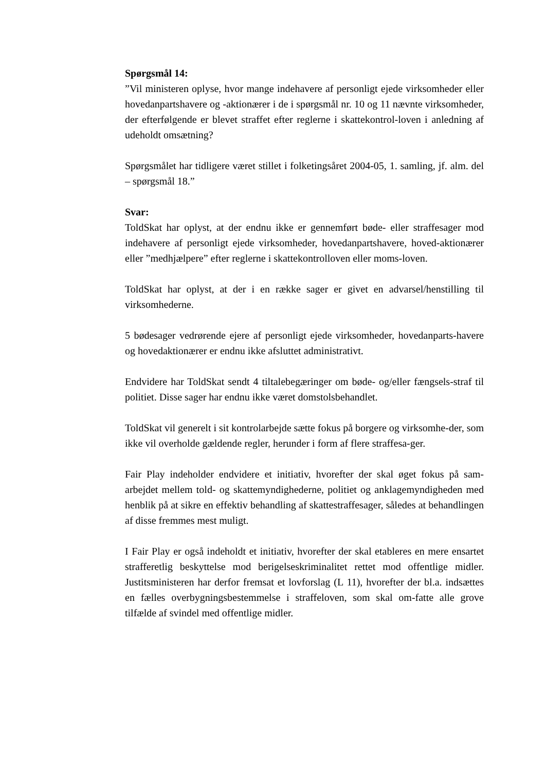Spørgsmål 14:
”Vil ministeren oplyse, hvor mange indehavere af personligt ejede virksomheder eller hovedanpartshavere og -aktionærer i de i spørgsmål nr. 10 og 11 nævnte virksomheder, der efterfølgende er blevet straffet efter reglerne i skattekontrol-loven i anledning af udeholdt omsætning?
Spørgsmålet har tidligere været stillet i folketingsåret 2004-05, 1. samling, jf. alm. del – spørgsmål 18.”
Svar:
ToldSkat har oplyst, at der endnu ikke er gennemført bøde- eller straffesager mod indehavere af personligt ejede virksomheder, hovedanpartshavere, hoved-aktionærer eller ”medhjælpere” efter reglerne i skattekontrolloven eller moms-loven.
ToldSkat har oplyst, at der i en række sager er givet en advarsel/henstilling til virksomhederne.
5 bødesager vedrørende ejere af personligt ejede virksomheder, hovedanparts-havere og hovedaktionærer er endnu ikke afsluttet administrativt.
Endvidere har ToldSkat sendt 4 tiltalebegæringer om bøde- og/eller fængsels-straf til politiet. Disse sager har endnu ikke været domstolsbehandlet.
ToldSkat vil generelt i sit kontrolarbejde sætte fokus på borgere og virksomhe-der, som ikke vil overholde gældende regler, herunder i form af flere straffesa-ger.
Fair Play indeholder endvidere et initiativ, hvorefter der skal øget fokus på sam-arbejdet mellem told- og skattemyndighederne, politiet og anklagemyndigheden med henblik på at sikre en effektiv behandling af skattestraffesager, således at behandlingen af disse fremmes mest muligt.
I Fair Play er også indeholdt et initiativ, hvorefter der skal etableres en mere ensartet strafferetlig beskyttelse mod berigelseskriminalitet rettet mod offentlige midler. Justitsministeren har derfor fremsat et lovforslag (L 11), hvorefter der bl.a. indsættes en fælles overbygningsbestemmelse i straffeloven, som skal om-fatte alle grove tilfælde af svindel med offentlige midler.